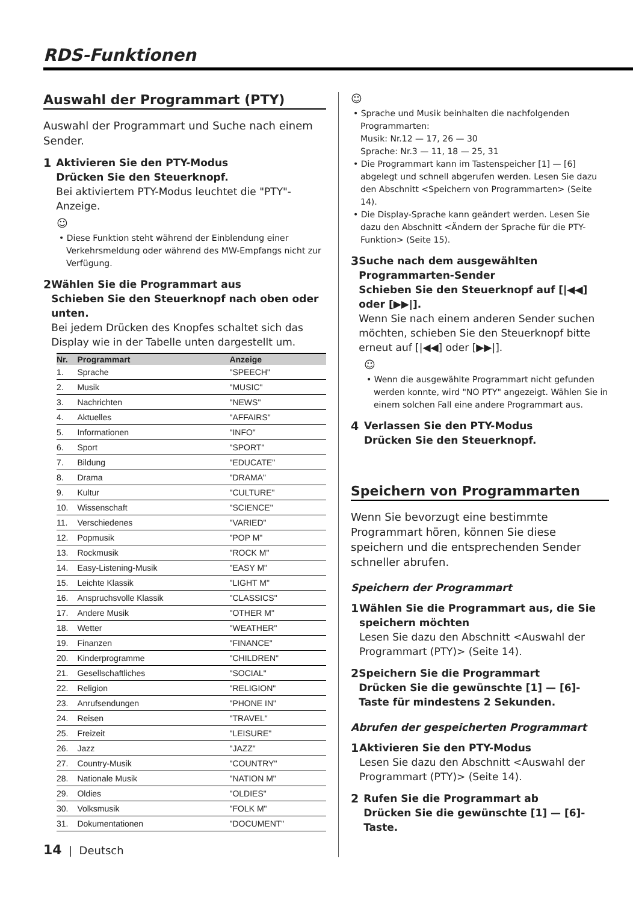RDS-Funktionen
Auswahl der Programmart (PTY)
Auswahl der Programmart und Suche nach einem Sender.
1 Aktivieren Sie den PTY-Modus
Drücken Sie den Steuerknopf.
Bei aktiviertem PTY-Modus leuchtet die "PTY"-Anzeige.
☺
• Diese Funktion steht während der Einblendung einer Verkehrsmeldung oder während des MW-Empfangs nicht zur Verfügung.
2 Wählen Sie die Programmart aus
Schieben Sie den Steuerknopf nach oben oder unten.
Bei jedem Drücken des Knopfes schaltet sich das Display wie in der Tabelle unten dargestellt um.
| Nr. | Programmart | Anzeige |
| --- | --- | --- |
| 1. | Sprache | "SPEECH" |
| 2. | Musik | "MUSIC" |
| 3. | Nachrichten | "NEWS" |
| 4. | Aktuelles | "AFFAIRS" |
| 5. | Informationen | "INFO" |
| 6. | Sport | "SPORT" |
| 7. | Bildung | "EDUCATE" |
| 8. | Drama | "DRAMA" |
| 9. | Kultur | "CULTURE" |
| 10. | Wissenschaft | "SCIENCE" |
| 11. | Verschiedenes | "VARIED" |
| 12. | Popmusik | "POP M" |
| 13. | Rockmusik | "ROCK M" |
| 14. | Easy-Listening-Musik | "EASY M" |
| 15. | Leichte Klassik | "LIGHT M" |
| 16. | Anspruchsvolle Klassik | "CLASSICS" |
| 17. | Andere Musik | "OTHER M" |
| 18. | Wetter | "WEATHER" |
| 19. | Finanzen | "FINANCE" |
| 20. | Kinderprogramme | "CHILDREN" |
| 21. | Gesellschaftliches | "SOCIAL" |
| 22. | Religion | "RELIGION" |
| 23. | Anrufsendungen | "PHONE IN" |
| 24. | Reisen | "TRAVEL" |
| 25. | Freizeit | "LEISURE" |
| 26. | Jazz | "JAZZ" |
| 27. | Country-Musik | "COUNTRY" |
| 28. | Nationale Musik | "NATION M" |
| 29. | Oldies | "OLDIES" |
| 30. | Volksmusik | "FOLK M" |
| 31. | Dokumentationen | "DOCUMENT" |
14 | Deutsch
☺
• Sprache und Musik beinhalten die nachfolgenden Programmarten:
Musik: Nr.12 — 17, 26 — 30
Sprache: Nr.3 — 11, 18 — 25, 31
• Die Programmart kann im Tastenspeicher [1] — [6] abgelegt und schnell abgerufen werden. Lesen Sie dazu den Abschnitt <Speichern von Programmarten> (Seite 14).
• Die Display-Sprache kann geändert werden. Lesen Sie dazu den Abschnitt <Ändern der Sprache für die PTY-Funktion> (Seite 15).
3 Suche nach dem ausgewählten Programmarten-Sender
Schieben Sie den Steuerknopf auf [|◀◀] oder [▶▶|].
Wenn Sie nach einem anderen Sender suchen möchten, schieben Sie den Steuerknopf bitte erneut auf [|◀◀] oder [▶▶|].
☺
• Wenn die ausgewählte Programmart nicht gefunden werden konnte, wird "NO PTY" angezeigt. Wählen Sie in einem solchen Fall eine andere Programmart aus.
4 Verlassen Sie den PTY-Modus
Drücken Sie den Steuerknopf.
Speichern von Programmarten
Wenn Sie bevorzugt eine bestimmte Programmart hören, können Sie diese speichern und die entsprechenden Sender schneller abrufen.
Speichern der Programmart
1 Wählen Sie die Programmart aus, die Sie speichern möchten
Lesen Sie dazu den Abschnitt <Auswahl der Programmart (PTY)> (Seite 14).
2 Speichern Sie die Programmart
Drücken Sie die gewünschte [1] — [6]-Taste für mindestens 2 Sekunden.
Abrufen der gespeicherten Programmart
1 Aktivieren Sie den PTY-Modus
Lesen Sie dazu den Abschnitt <Auswahl der Programmart (PTY)> (Seite 14).
2 Rufen Sie die Programmart ab
Drücken Sie die gewünschte [1] — [6]-Taste.